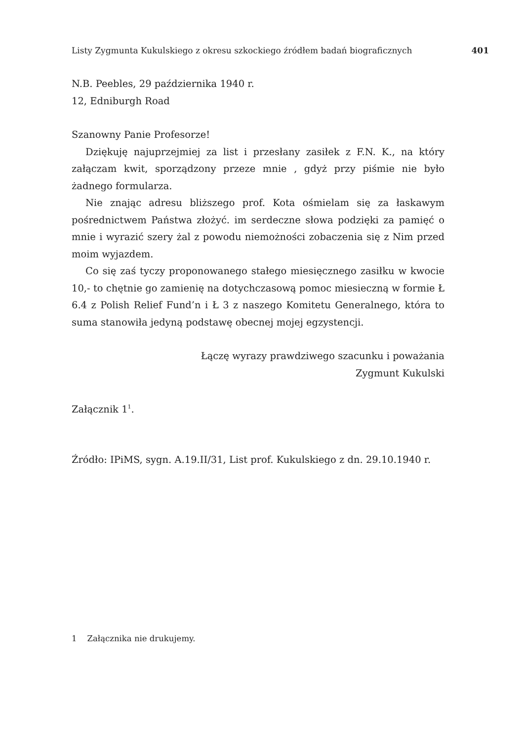Listy Zygmunta Kukulskiego z okresu szkockiego źródłem badań biograficznych 401
N.B. Peebles, 29 października 1940 r.
12, Edniburgh Road
Szanowny Panie Profesorze!
Dziękuję najuprzejmiej za list i przesłany zasiłek z F.N. K., na który załączam kwit, sporządzony przeze mnie , gdyż przy piśmie nie było żadnego formularza.
Nie znając adresu bliższego prof. Kota ośmielam się za łaskawym pośrednictwem Państwa złożyć. im serdeczne słowa podzięki za pamięć o mnie i wyrazić szery żal z powodu niemożności zobaczenia się z Nim przed moim wyjazdem.
Co się zaś tyczy proponowanego stałego miesięcznego zasiłku w kwocie 10,- to chętnie go zamienię na dotychczasową pomoc miesieczną w formie Ł 6.4 z Polish Relief Fund’n i Ł 3 z naszego Komitetu Generalnego, która to suma stanowiła jedyną podstawę obecnej mojej egzystencji.
Łączę wyrazy prawdziwego szacunku i poważania
Zygmunt Kukulski
Załącznik 1<sup>1</sup>.
Źródło: IPiMS, sygn. A.19.II/31, List prof. Kukulskiego z dn. 29.10.1940 r.
1 Załącznika nie drukujemy.